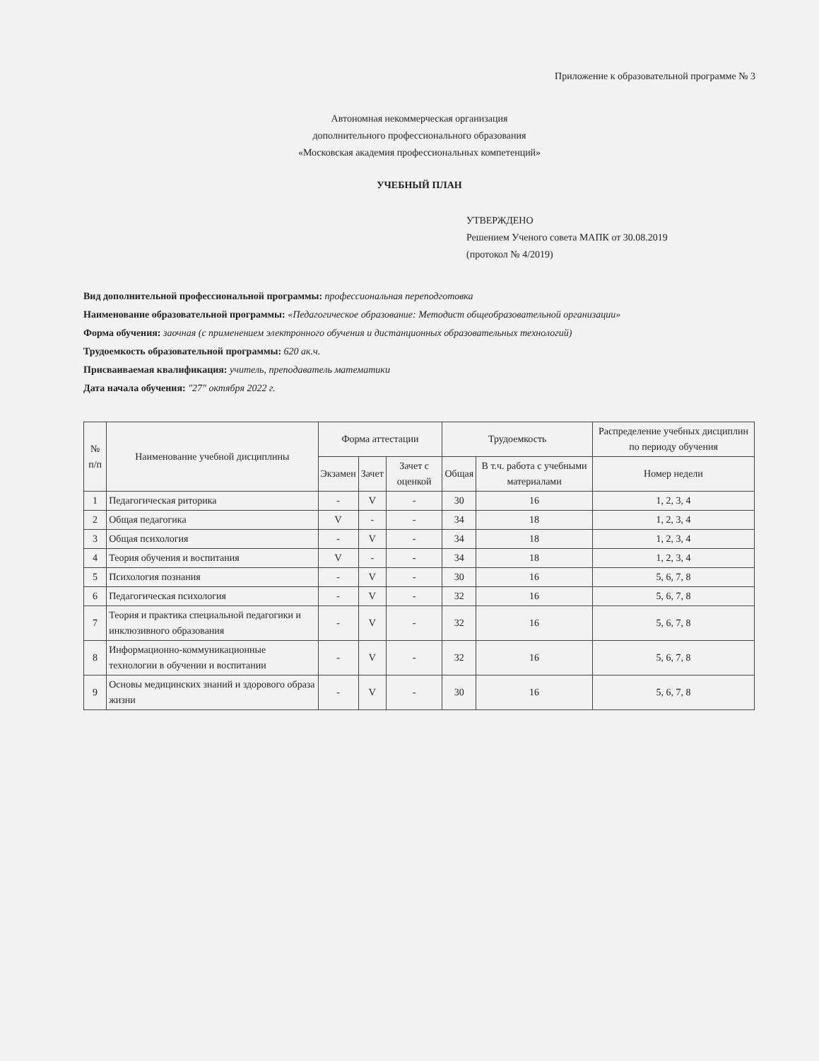Приложение к образовательной программе № 3
Автономная некоммерческая организация
дополнительного профессионального образования
«Московская академия профессиональных компетенций»
УЧЕБНЫЙ ПЛАН
УТВЕРЖДЕНО
Решением Ученого совета МАПК от 30.08.2019
(протокол № 4/2019)
Вид дополнительной профессиональной программы: профессиональная переподготовка
Наименование образовательной программы: «Педагогическое образование: Методист общеобразовательной организации»
Форма обучения: заочная (с применением электронного обучения и дистанционных образовательных технологий)
Трудоемкость образовательной программы: 620 ак.ч.
Присваиваемая квалификация: учитель, преподаватель математики
Дата начала обучения: "27" октября 2022 г.
| № п/п | Наименование учебной дисциплины | Форма аттестации | | | Трудоемкость | | Распределение учебных дисциплин по периоду обучения |
| --- | --- | --- | --- | --- | --- | --- | --- |
| | | Экзамен | Зачет | Зачет с оценкой | Общая | В т.ч. работа с учебными материалами | Номер недели |
| 1 | Педагогическая риторика | - | V | - | 30 | 16 | 1, 2, 3, 4 |
| 2 | Общая педагогика | V | - | - | 34 | 18 | 1, 2, 3, 4 |
| 3 | Общая психология | - | V | - | 34 | 18 | 1, 2, 3, 4 |
| 4 | Теория обучения и воспитания | V | - | - | 34 | 18 | 1, 2, 3, 4 |
| 5 | Психология познания | - | V | - | 30 | 16 | 5, 6, 7, 8 |
| 6 | Педагогическая психология | - | V | - | 32 | 16 | 5, 6, 7, 8 |
| 7 | Теория и практика специальной педагогики и инклюзивного образования | - | V | - | 32 | 16 | 5, 6, 7, 8 |
| 8 | Информационно-коммуникационные технологии в обучении и воспитании | - | V | - | 32 | 16 | 5, 6, 7, 8 |
| 9 | Основы медицинских знаний и здорового образа жизни | - | V | - | 30 | 16 | 5, 6, 7, 8 |